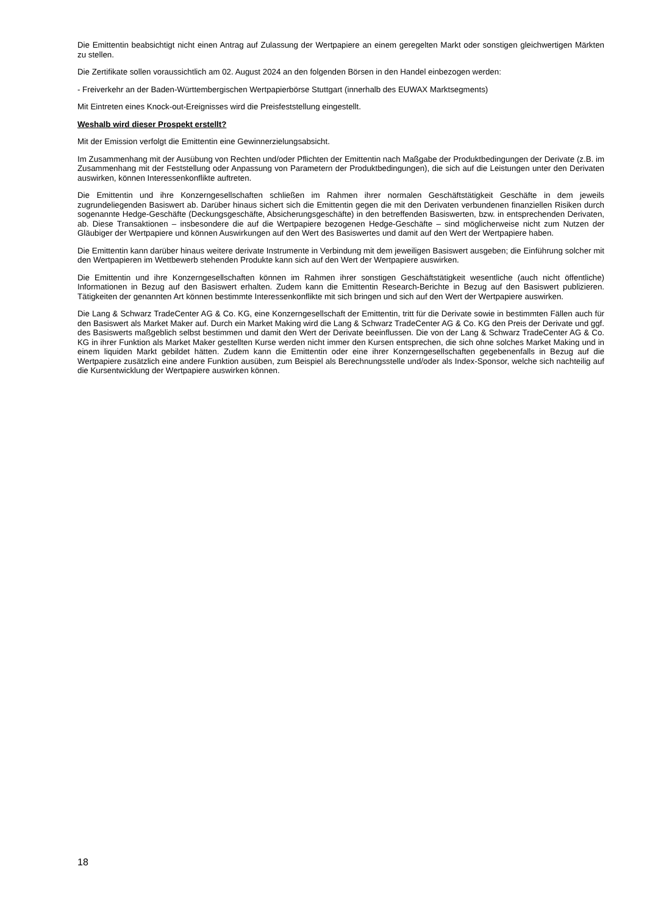Die Emittentin beabsichtigt nicht einen Antrag auf Zulassung der Wertpapiere an einem geregelten Markt oder sonstigen gleichwertigen Märkten zu stellen.
Die Zertifikate sollen voraussichtlich am 02. August 2024 an den folgenden Börsen in den Handel einbezogen werden:
- Freiverkehr an der Baden-Württembergischen Wertpapierbörse Stuttgart (innerhalb des EUWAX Marktsegments)
Mit Eintreten eines Knock-out-Ereignisses wird die Preisfeststellung eingestellt.
Weshalb wird dieser Prospekt erstellt?
Mit der Emission verfolgt die Emittentin eine Gewinnerzielungsabsicht.
Im Zusammenhang mit der Ausübung von Rechten und/oder Pflichten der Emittentin nach Maßgabe der Produktbedingungen der Derivate (z.B. im Zusammenhang mit der Feststellung oder Anpassung von Parametern der Produktbedingungen), die sich auf die Leistungen unter den Derivaten auswirken, können Interessenkonflikte auftreten.
Die Emittentin und ihre Konzerngesellschaften schließen im Rahmen ihrer normalen Geschäftstätigkeit Geschäfte in dem jeweils zugrundeliegenden Basiswert ab. Darüber hinaus sichert sich die Emittentin gegen die mit den Derivaten verbundenen finanziellen Risiken durch sogenannte Hedge-Geschäfte (Deckungsgeschäfte, Absicherungsgeschäfte) in den betreffenden Basiswerten, bzw. in entsprechenden Derivaten, ab. Diese Transaktionen – insbesondere die auf die Wertpapiere bezogenen Hedge-Geschäfte – sind möglicherweise nicht zum Nutzen der Gläubiger der Wertpapiere und können Auswirkungen auf den Wert des Basiswertes und damit auf den Wert der Wertpapiere haben.
Die Emittentin kann darüber hinaus weitere derivate Instrumente in Verbindung mit dem jeweiligen Basiswert ausgeben; die Einführung solcher mit den Wertpapieren im Wettbewerb stehenden Produkte kann sich auf den Wert der Wertpapiere auswirken.
Die Emittentin und ihre Konzerngesellschaften können im Rahmen ihrer sonstigen Geschäftstätigkeit wesentliche (auch nicht öffentliche) Informationen in Bezug auf den Basiswert erhalten. Zudem kann die Emittentin Research-Berichte in Bezug auf den Basiswert publizieren. Tätigkeiten der genannten Art können bestimmte Interessenkonflikte mit sich bringen und sich auf den Wert der Wertpapiere auswirken.
Die Lang & Schwarz TradeCenter AG & Co. KG, eine Konzerngesellschaft der Emittentin, tritt für die Derivate sowie in bestimmten Fällen auch für den Basiswert als Market Maker auf. Durch ein Market Making wird die Lang & Schwarz TradeCenter AG & Co. KG den Preis der Derivate und ggf. des Basiswerts maßgeblich selbst bestimmen und damit den Wert der Derivate beeinflussen. Die von der Lang & Schwarz TradeCenter AG & Co. KG in ihrer Funktion als Market Maker gestellten Kurse werden nicht immer den Kursen entsprechen, die sich ohne solches Market Making und in einem liquiden Markt gebildet hätten. Zudem kann die Emittentin oder eine ihrer Konzerngesellschaften gegebenenfalls in Bezug auf die Wertpapiere zusätzlich eine andere Funktion ausüben, zum Beispiel als Berechnungsstelle und/oder als Index-Sponsor, welche sich nachteilig auf die Kursentwicklung der Wertpapiere auswirken können.
18